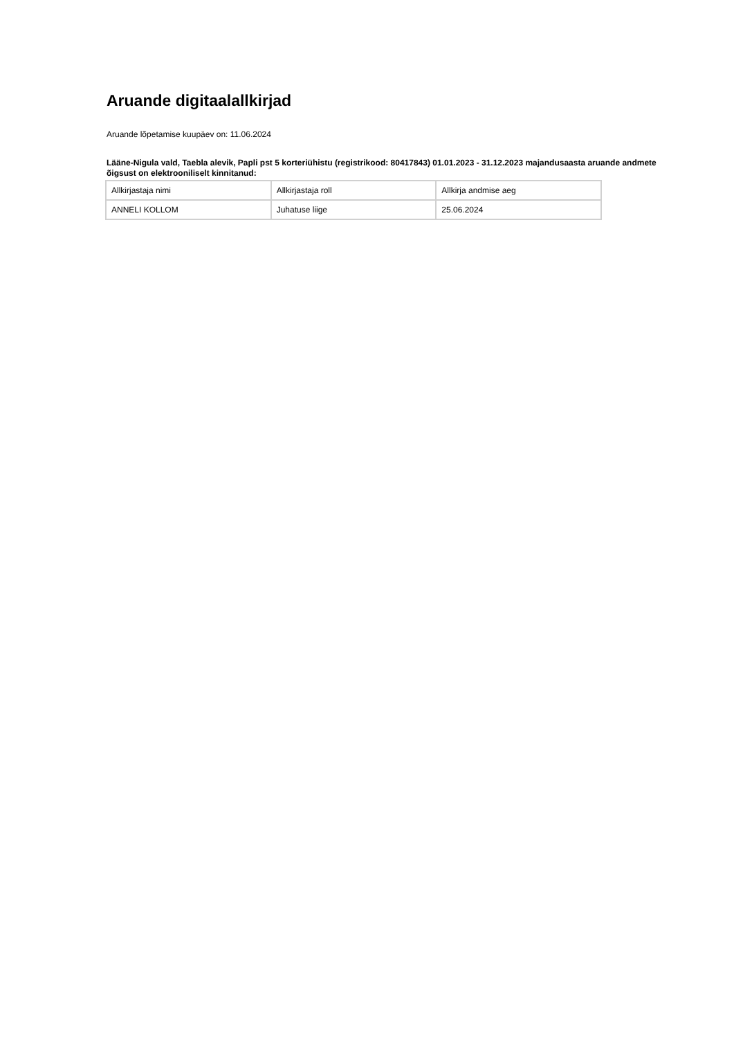Aruande digitaalallkirjad
Aruande lõpetamise kuupäev on: 11.06.2024
Lääne-Nigula vald, Taebla alevik, Papli pst 5 korteriühistu (registrikood: 80417843) 01.01.2023 - 31.12.2023 majandusaasta aruande andmete õigsust on elektrooniliselt kinnitanud:
| Allkirjastaja nimi | Allkirjastaja roll | Allkirja andmise aeg |
| --- | --- | --- |
| ANNELI KOLLOM | Juhatuse liige | 25.06.2024 |